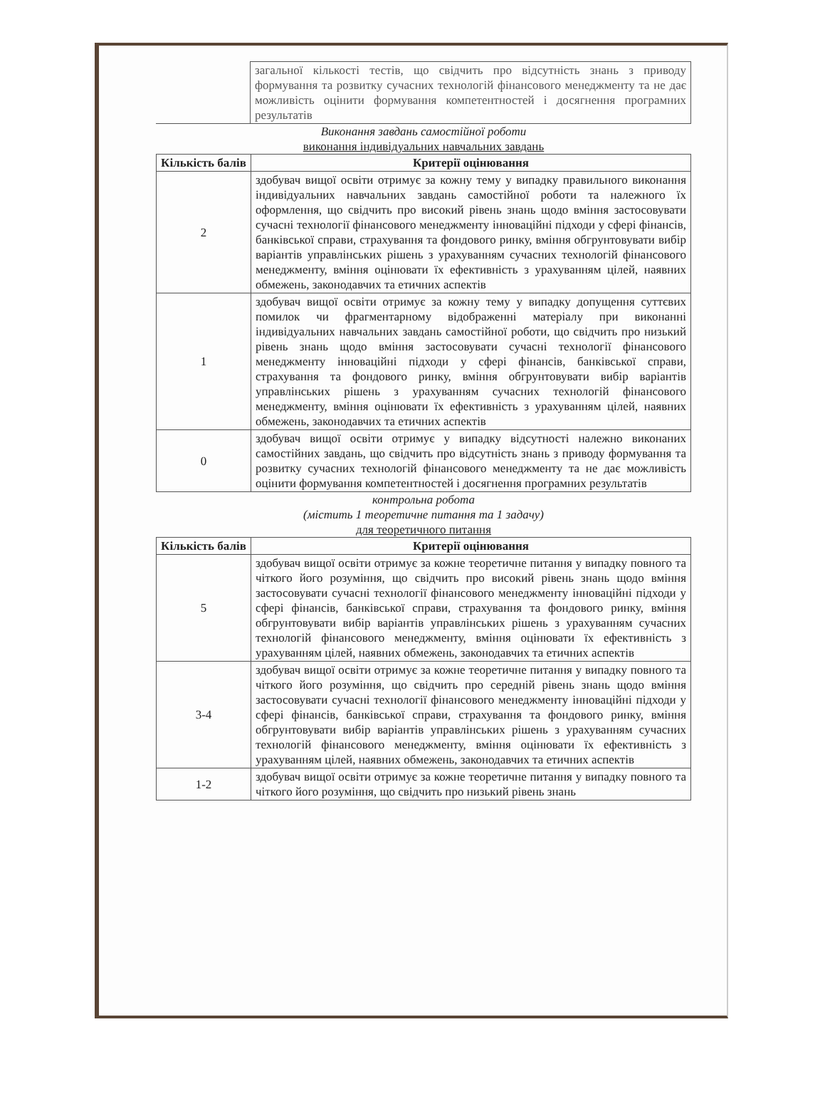| | загальної кількості тестів, що свідчить про відсутність знань з приводу формування та розвитку сучасних технологій фінансового менеджменту та не дає можливість оцінити формування компетентностей і досягнення програмних результатів |
Виконання завдань самостійної роботи
виконання індивідуальних навчальних завдань
| Кількість балів | Критерії оцінювання |
| --- | --- |
| 2 | здобувач вищої освіти отримує за кожну тему у випадку правильного виконання індивідуальних навчальних завдань самостійної роботи та належного їх оформлення, що свідчить про високий рівень знань щодо вміння застосовувати сучасні технології фінансового менеджменту інноваційні підходи у сфері фінансів, банківської справи, страхування та фондового ринку, вміння обгрунтовувати вибір варіантів управлінських рішень з урахуванням сучасних технологій фінансового менеджменту, вміння оцінювати їх ефективність з урахуванням цілей, наявних обмежень, законодавчих та етичних аспектів |
| 1 | здобувач вищої освіти отримує за кожну тему у випадку допущення суттєвих помилок чи фрагментарному відображенні матеріалу при виконанні індивідуальних навчальних завдань самостійної роботи, що свідчить про низький рівень знань щодо вміння застосовувати сучасні технології фінансового менеджменту інноваційні підходи у сфері фінансів, банківської справи, страхування та фондового ринку, вміння обгрунтовувати вибір варіантів управлінських рішень з урахуванням сучасних технологій фінансового менеджменту, вміння оцінювати їх ефективність з урахуванням цілей, наявних обмежень, законодавчих та етичних аспектів |
| 0 | здобувач вищої освіти отримує у випадку відсутності належно виконаних самостійних завдань, що свідчить про відсутність знань з приводу формування та розвитку сучасних технологій фінансового менеджменту та не дає можливість оцінити формування компетентностей і досягнення програмних результатів |
контрольна робота
(містить 1 теоретичне питання та 1 задачу)
для теоретичного питання
| Кількість балів | Критерії оцінювання |
| --- | --- |
| 5 | здобувач вищої освіти отримує за кожне теоретичне питання у випадку повного та чіткого його розуміння, що свідчить про високий рівень знань щодо вміння застосовувати сучасні технології фінансового менеджменту інноваційні підходи у сфері фінансів, банківської справи, страхування та фондового ринку, вміння обгрунтовувати вибір варіантів управлінських рішень з урахуванням сучасних технологій фінансового менеджменту, вміння оцінювати їх ефективність з урахуванням цілей, наявних обмежень, законодавчих та етичних аспектів |
| 3-4 | здобувач вищої освіти отримує за кожне теоретичне питання у випадку повного та чіткого його розуміння, що свідчить про середній рівень знань щодо вміння застосовувати сучасні технології фінансового менеджменту інноваційні підходи у сфері фінансів, банківської справи, страхування та фондового ринку, вміння обгрунтовувати вибір варіантів управлінських рішень з урахуванням сучасних технологій фінансового менеджменту, вміння оцінювати їх ефективність з урахуванням цілей, наявних обмежень, законодавчих та етичних аспектів |
| 1-2 | здобувач вищої освіти отримує за кожне теоретичне питання у випадку повного та чіткого його розуміння, що свідчить про низький рівень знань |